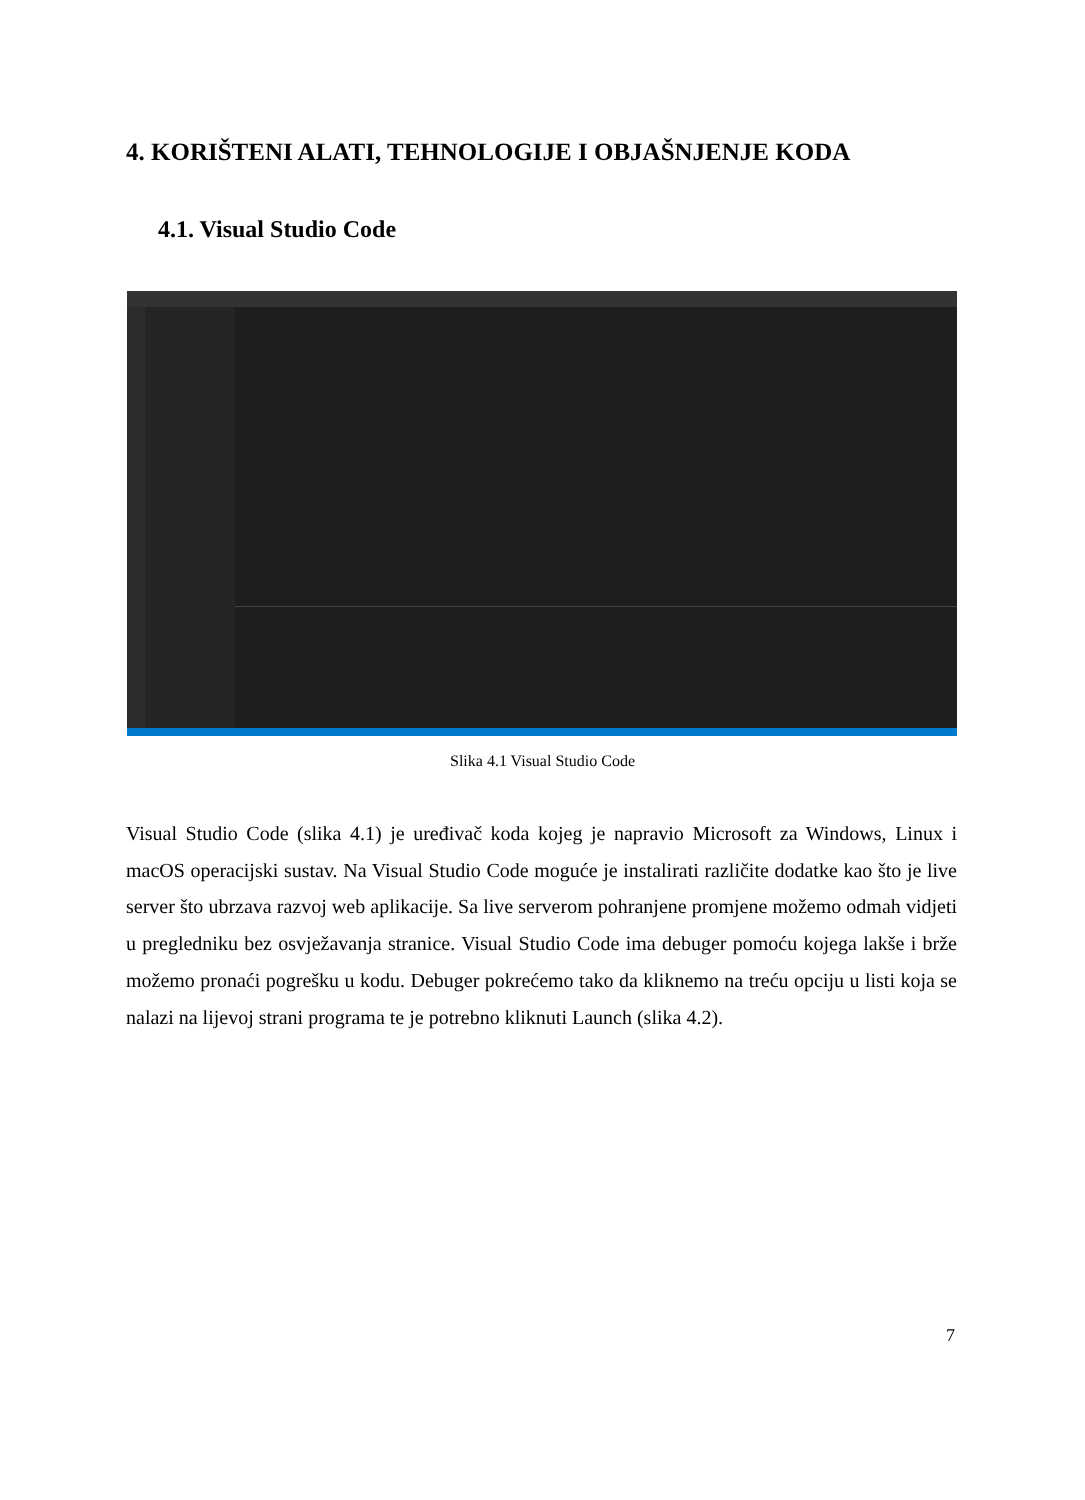4. KORIŠTENI ALATI, TEHNOLOGIJE I OBJAŠNJENJE KODA
4.1. Visual Studio Code
Slika 4.1 Visual Studio Code
Visual Studio Code (slika 4.1) je uređivač koda kojeg je napravio Microsoft za Windows, Linux i macOS operacijski sustav. Na Visual Studio Code moguće je instalirati različite dodatke kao što je live server što ubrzava razvoj web aplikacije. Sa live serverom pohranjene promjene možemo odmah vidjeti u pregledniku bez osvježavanja stranice. Visual Studio Code ima debuger pomoću kojega lakše i brže možemo pronaći pogrešku u kodu. Debuger pokrećemo tako da kliknemo na treću opciju u listi koja se nalazi na lijevoj strani programa te je potrebno kliknuti Launch (slika 4.2).
7